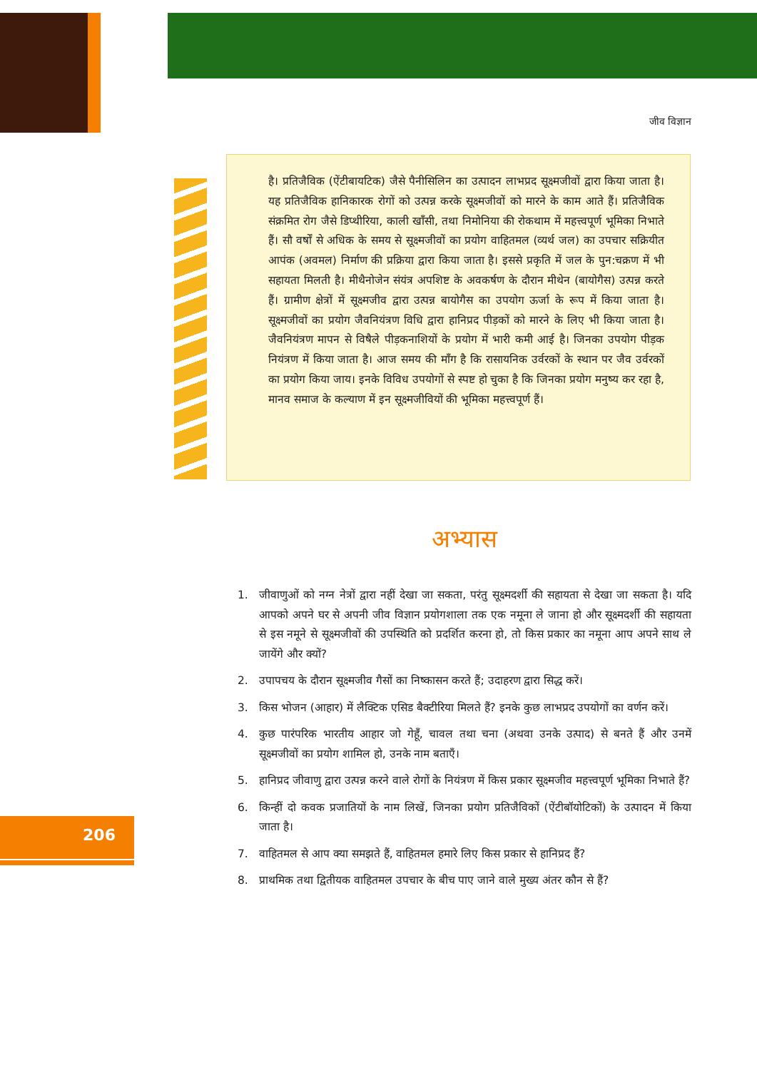जीव विज्ञान
है। प्रतिजैविक (ऐंटीबायटिक) जैसे पैनीसिलिन का उत्पादन लाभप्रद सूक्ष्मजीवों द्वारा किया जाता है। यह प्रतिजैविक हानिकारक रोगों को उत्पन्न करके सूक्ष्मजीवों को मारने के काम आते हैं। प्रतिजैविक संक्रमित रोग जैसे डिप्थीरिया, काली खाँसी, तथा निमोनिया की रोकथाम में महत्त्वपूर्ण भूमिका निभाते हैं। सौ वर्षों से अधिक के समय से सूक्ष्मजीवों का प्रयोग वाहितमल (व्यर्थ जल) का उपचार सक्रियीत आपंक (अवमल) निर्माण की प्रक्रिया द्वारा किया जाता है। इससे प्रकृति में जल के पुन:चक्रण में भी सहायता मिलती है। मीथैनोजेन संयंत्र अपशिष्ट के अवकर्षण के दौरान मीथेन (बायोगैस) उत्पन्न करते हैं। ग्रामीण क्षेत्रों में सूक्ष्मजीव द्वारा उत्पन्न बायोगैस का उपयोग ऊर्जा के रूप में किया जाता है। सूक्ष्मजीवों का प्रयोग जैवनियंत्रण विधि द्वारा हानिप्रद पीड़कों को मारने के लिए भी किया जाता है। जैवनियंत्रण मापन से विषैले पीड़कनाशियों के प्रयोग में भारी कमी आई है। जिनका उपयोग पीड़क नियंत्रण में किया जाता है। आज समय की माँग है कि रासायनिक उर्वरकों के स्थान पर जैव उर्वरकों का प्रयोग किया जाय। इनके विविध उपयोगों से स्पष्ट हो चुका है कि जिनका प्रयोग मनुष्य कर रहा है, मानव समाज के कल्याण में इन सूक्ष्मजीवियों की भूमिका महत्त्वपूर्ण हैं।
अभ्यास
1. जीवाणुओं को नग्न नेत्रों द्वारा नहीं देखा जा सकता, परंतु सूक्ष्मदर्शी की सहायता से देखा जा सकता है। यदि आपको अपने घर से अपनी जीव विज्ञान प्रयोगशाला तक एक नमूना ले जाना हो और सूक्ष्मदर्शी की सहायता से इस नमूने से सूक्ष्मजीवों की उपस्थिति को प्रदर्शित करना हो, तो किस प्रकार का नमूना आप अपने साथ ले जायेंगे और क्यों?
2. उपापचय के दौरान सूक्ष्मजीव गैसों का निष्कासन करते हैं; उदाहरण द्वारा सिद्ध करें।
3. किस भोजन (आहार) में लैक्टिक एसिड बैक्टीरिया मिलते हैं? इनके कुछ लाभप्रद उपयोगों का वर्णन करें।
4. कुछ पारंपरिक भारतीय आहार जो गेहूँ, चावल तथा चना (अथवा उनके उत्पाद) से बनते हैं और उनमें सूक्ष्मजीवों का प्रयोग शामिल हो, उनके नाम बताएँ।
5. हानिप्रद जीवाणु द्वारा उत्पन्न करने वाले रोगों के नियंत्रण में किस प्रकार सूक्ष्मजीव महत्त्वपूर्ण भूमिका निभाते हैं?
6. किन्हीं दो कवक प्रजातियों के नाम लिखें, जिनका प्रयोग प्रतिजैविकों (ऐंटीबॉयोटिकों) के उत्पादन में किया जाता है।
7. वाहितमल से आप क्या समझते हैं, वाहितमल हमारे लिए किस प्रकार से हानिप्रद हैं?
8. प्राथमिक तथा द्वितीयक वाहितमल उपचार के बीच पाए जाने वाले मुख्य अंतर कौन से हैं?
206